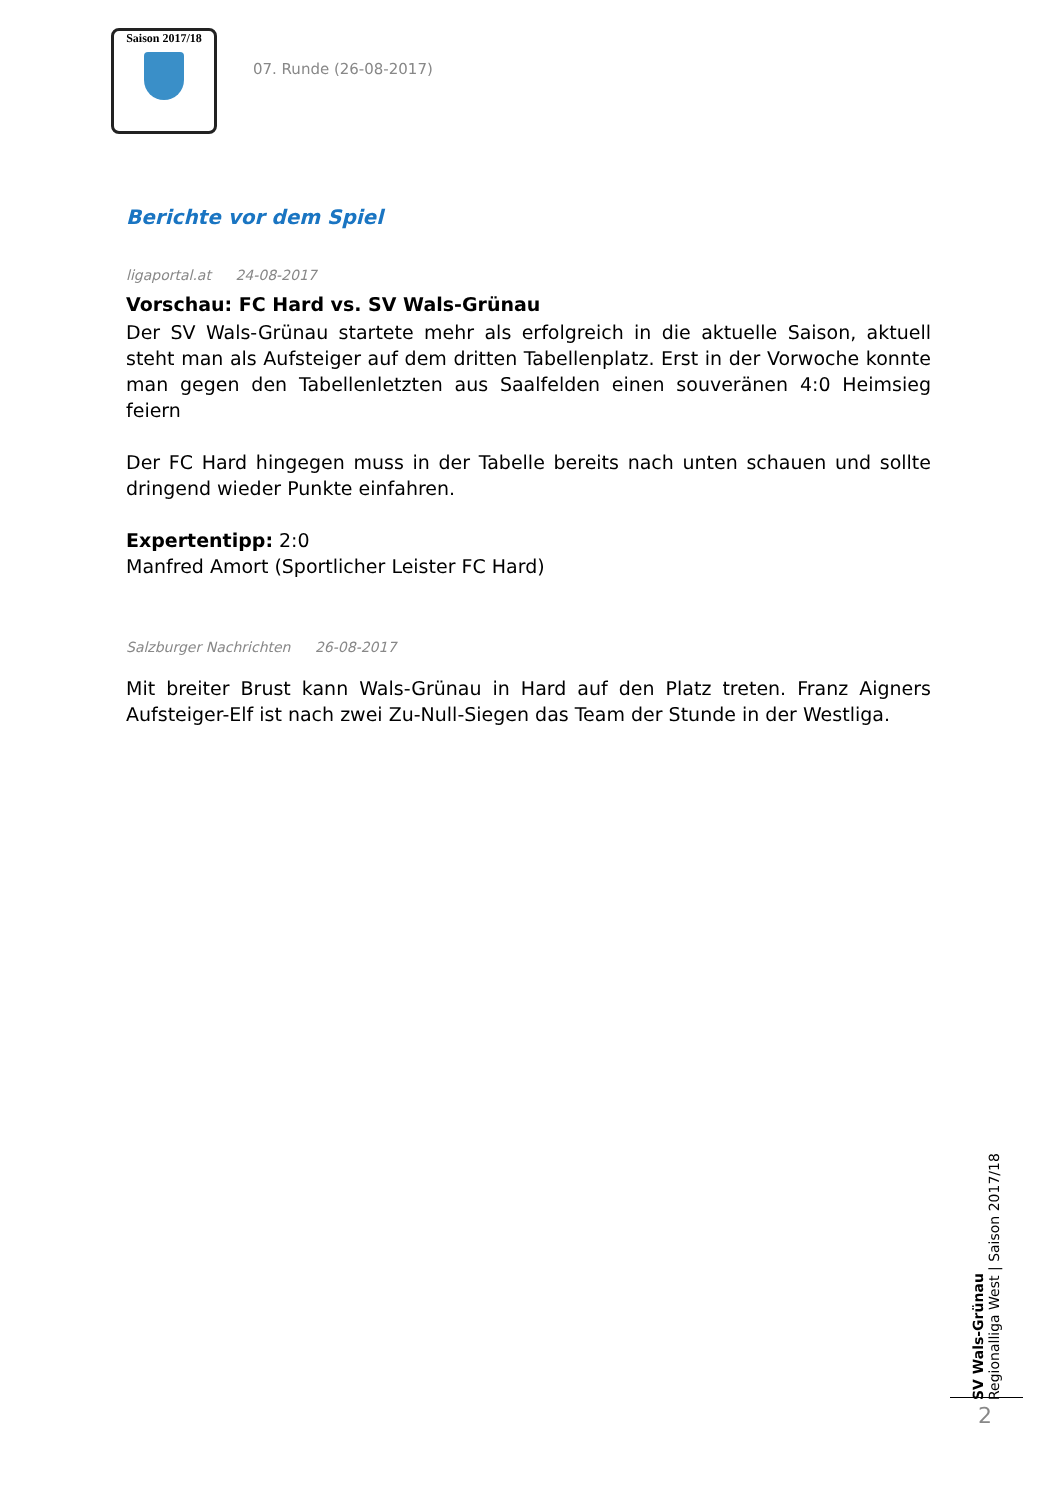Saison 2017/18
07. Runde (26-08-2017)
Berichte vor dem Spiel
ligaportal.at 24-08-2017
Vorschau: FC Hard vs. SV Wals-Grünau
Der SV Wals-Grünau startete mehr als erfolgreich in die aktuelle Saison, aktuell steht man als Aufsteiger auf dem dritten Tabellenplatz. Erst in der Vorwoche konnte man gegen den Tabellenletzten aus Saalfelden einen souveränen 4:0 Heimsieg feiern
Der FC Hard hingegen muss in der Tabelle bereits nach unten schauen und sollte dringend wieder Punkte einfahren.
Expertentipp: 2:0
Manfred Amort (Sportlicher Leister FC Hard)
Salzburger Nachrichten 26-08-2017
Mit breiter Brust kann Wals-Grünau in Hard auf den Platz treten. Franz Aigners Aufsteiger-Elf ist nach zwei Zu-Null-Siegen das Team der Stunde in der Westliga.
SV Wals-Grünau
Regionalliga West | Saison 2017/18
2